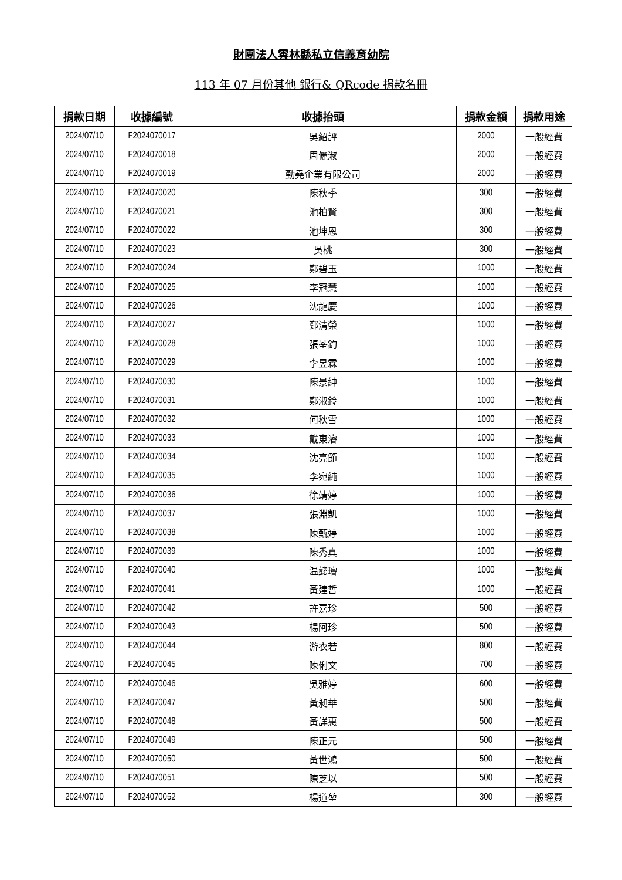財團法人雲林縣私立信義育幼院
113 年 07 月份其他 銀行& QRcode 捐款名冊
| 捐款日期 | 收據編號 | 收據抬頭 | 捐款金額 | 捐款用途 |
| --- | --- | --- | --- | --- |
| 2024/07/10 | F2024070017 | 吳紹評 | 2000 | 一般經費 |
| 2024/07/10 | F2024070018 | 周儷淑 | 2000 | 一般經費 |
| 2024/07/10 | F2024070019 | 勤堯企業有限公司 | 2000 | 一般經費 |
| 2024/07/10 | F2024070020 | 陳秋季 | 300 | 一般經費 |
| 2024/07/10 | F2024070021 | 池柏賢 | 300 | 一般經費 |
| 2024/07/10 | F2024070022 | 池坤恩 | 300 | 一般經費 |
| 2024/07/10 | F2024070023 | 吳桃 | 300 | 一般經費 |
| 2024/07/10 | F2024070024 | 鄭碧玉 | 1000 | 一般經費 |
| 2024/07/10 | F2024070025 | 李冠慧 | 1000 | 一般經費 |
| 2024/07/10 | F2024070026 | 沈龍慶 | 1000 | 一般經費 |
| 2024/07/10 | F2024070027 | 鄭清榮 | 1000 | 一般經費 |
| 2024/07/10 | F2024070028 | 張荃鈞 | 1000 | 一般經費 |
| 2024/07/10 | F2024070029 | 李昱霖 | 1000 | 一般經費 |
| 2024/07/10 | F2024070030 | 陳景紳 | 1000 | 一般經費 |
| 2024/07/10 | F2024070031 | 鄭淑鈴 | 1000 | 一般經費 |
| 2024/07/10 | F2024070032 | 何秋雪 | 1000 | 一般經費 |
| 2024/07/10 | F2024070033 | 戴東濬 | 1000 | 一般經費 |
| 2024/07/10 | F2024070034 | 沈亮節 | 1000 | 一般經費 |
| 2024/07/10 | F2024070035 | 李宛純 | 1000 | 一般經費 |
| 2024/07/10 | F2024070036 | 徐靖婷 | 1000 | 一般經費 |
| 2024/07/10 | F2024070037 | 張淵凱 | 1000 | 一般經費 |
| 2024/07/10 | F2024070038 | 陳甄婷 | 1000 | 一般經費 |
| 2024/07/10 | F2024070039 | 陳秀真 | 1000 | 一般經費 |
| 2024/07/10 | F2024070040 | 温懿璿 | 1000 | 一般經費 |
| 2024/07/10 | F2024070041 | 黃建哲 | 1000 | 一般經費 |
| 2024/07/10 | F2024070042 | 許嘉珍 | 500 | 一般經費 |
| 2024/07/10 | F2024070043 | 楊阿珍 | 500 | 一般經費 |
| 2024/07/10 | F2024070044 | 游衣若 | 800 | 一般經費 |
| 2024/07/10 | F2024070045 | 陳俐文 | 700 | 一般經費 |
| 2024/07/10 | F2024070046 | 吳雅婷 | 600 | 一般經費 |
| 2024/07/10 | F2024070047 | 黃昶華 | 500 | 一般經費 |
| 2024/07/10 | F2024070048 | 黃詳惠 | 500 | 一般經費 |
| 2024/07/10 | F2024070049 | 陳正元 | 500 | 一般經費 |
| 2024/07/10 | F2024070050 | 黃世鴻 | 500 | 一般經費 |
| 2024/07/10 | F2024070051 | 陳芝以 | 500 | 一般經費 |
| 2024/07/10 | F2024070052 | 楊道堃 | 300 | 一般經費 |